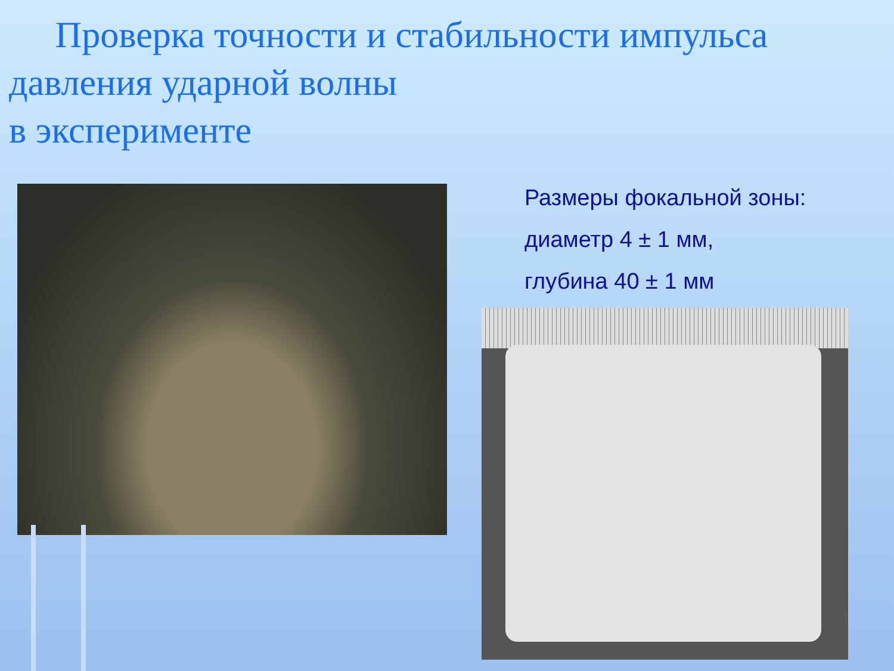Проверка точности и стабильности импульса давления ударной волны
в эксперименте
Размеры фокальной зоны:
диаметр 4 ± 1 мм,
глубина 40 ± 1 мм